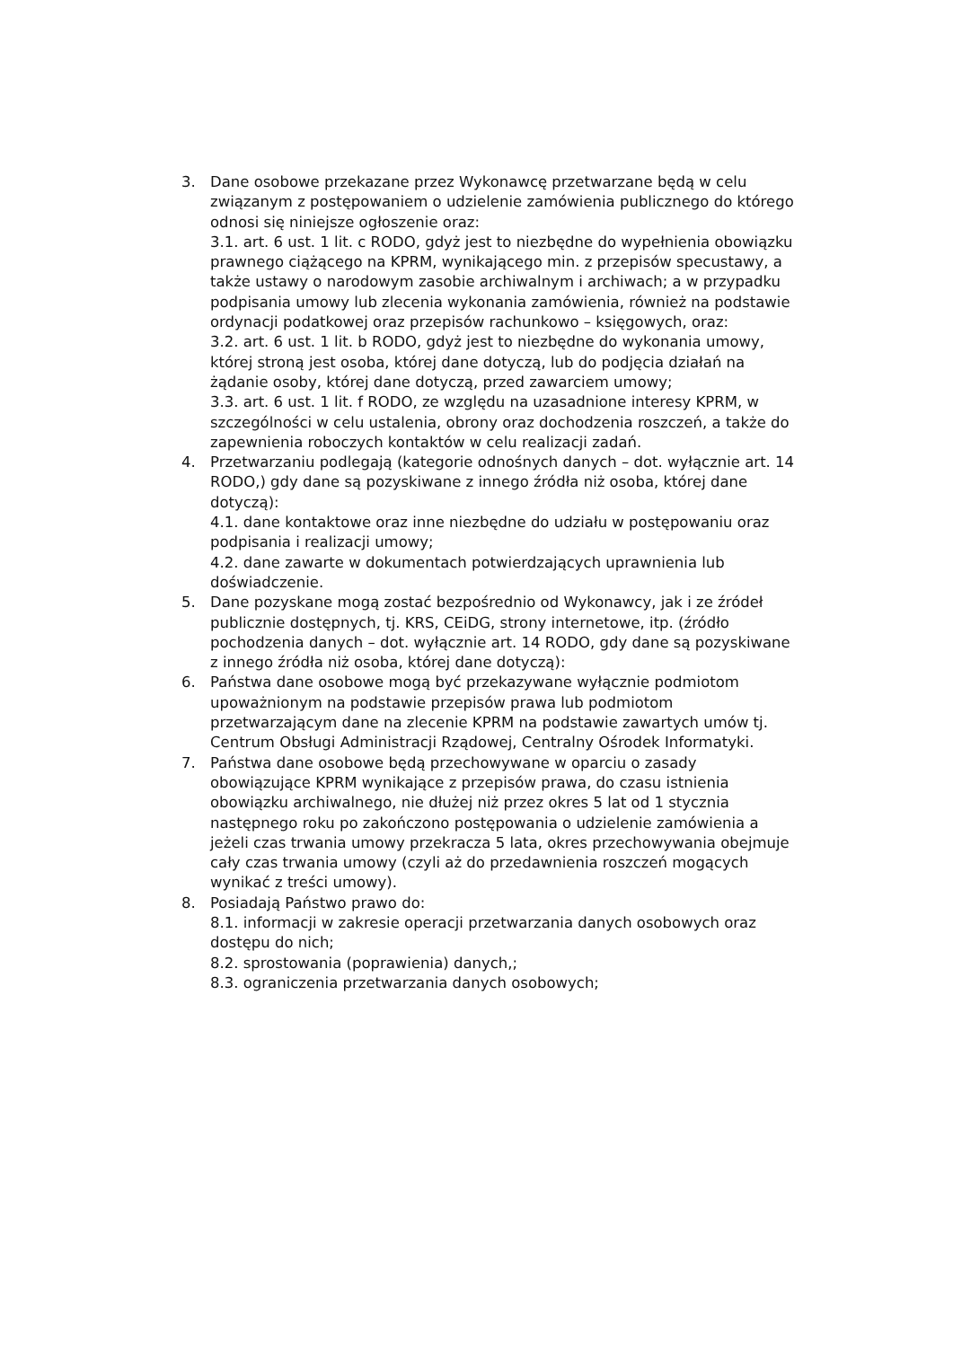3. Dane osobowe przekazane przez Wykonawcę przetwarzane będą w celu związanym z postępowaniem o udzielenie zamówienia publicznego do którego odnosi się niniejsze ogłoszenie oraz:
3.1. art. 6 ust. 1 lit. c RODO, gdyż jest to niezbędne do wypełnienia obowiązku prawnego ciążącego na KPRM, wynikającego min. z przepisów specustawy, a także ustawy o narodowym zasobie archiwalnym i archiwach; a w przypadku podpisania umowy lub zlecenia wykonania zamówienia, również na podstawie ordynacji podatkowej oraz przepisów rachunkowo – księgowych, oraz:
3.2. art. 6 ust. 1 lit. b RODO, gdyż jest to niezbędne do wykonania umowy, której stroną jest osoba, której dane dotyczą, lub do podjęcia działań na żądanie osoby, której dane dotyczą, przed zawarciem umowy;
3.3. art. 6 ust. 1 lit. f RODO, ze względu na uzasadnione interesy KPRM, w szczególności w celu ustalenia, obrony oraz dochodzenia roszczeń, a także do zapewnienia roboczych kontaktów w celu realizacji zadań.
4. Przetwarzaniu podlegają (kategorie odnośnych danych – dot. wyłącznie art. 14 RODO,) gdy dane są pozyskiwane z innego źródła niż osoba, której dane dotyczą):
4.1. dane kontaktowe oraz inne niezbędne do udziału w postępowaniu oraz podpisania i realizacji umowy;
4.2. dane zawarte w dokumentach potwierdzających uprawnienia lub doświadczenie.
5. Dane pozyskane mogą zostać bezpośrednio od Wykonawcy, jak i ze źródeł publicznie dostępnych, tj. KRS, CEiDG, strony internetowe, itp. (źródło pochodzenia danych – dot. wyłącznie art. 14 RODO, gdy dane są pozyskiwane z innego źródła niż osoba, której dane dotyczą):
6. Państwa dane osobowe mogą być przekazywane wyłącznie podmiotom upoważnionym na podstawie przepisów prawa lub podmiotom przetwarzającym dane na zlecenie KPRM na podstawie zawartych umów tj. Centrum Obsługi Administracji Rządowej, Centralny Ośrodek Informatyki.
7. Państwa dane osobowe będą przechowywane w oparciu o zasady obowiązujące KPRM wynikające z przepisów prawa, do czasu istnienia obowiązku archiwalnego, nie dłużej niż przez okres 5 lat od 1 stycznia następnego roku po zakończono postępowania o udzielenie zamówienia a jeżeli czas trwania umowy przekracza 5 lata, okres przechowywania obejmuje cały czas trwania umowy (czyli aż do przedawnienia roszczeń mogących wynikać z treści umowy).
8. Posiadają Państwo prawo do:
8.1. informacji w zakresie operacji przetwarzania danych osobowych oraz dostępu do nich;
8.2. sprostowania (poprawienia) danych,;
8.3. ograniczenia przetwarzania danych osobowych;